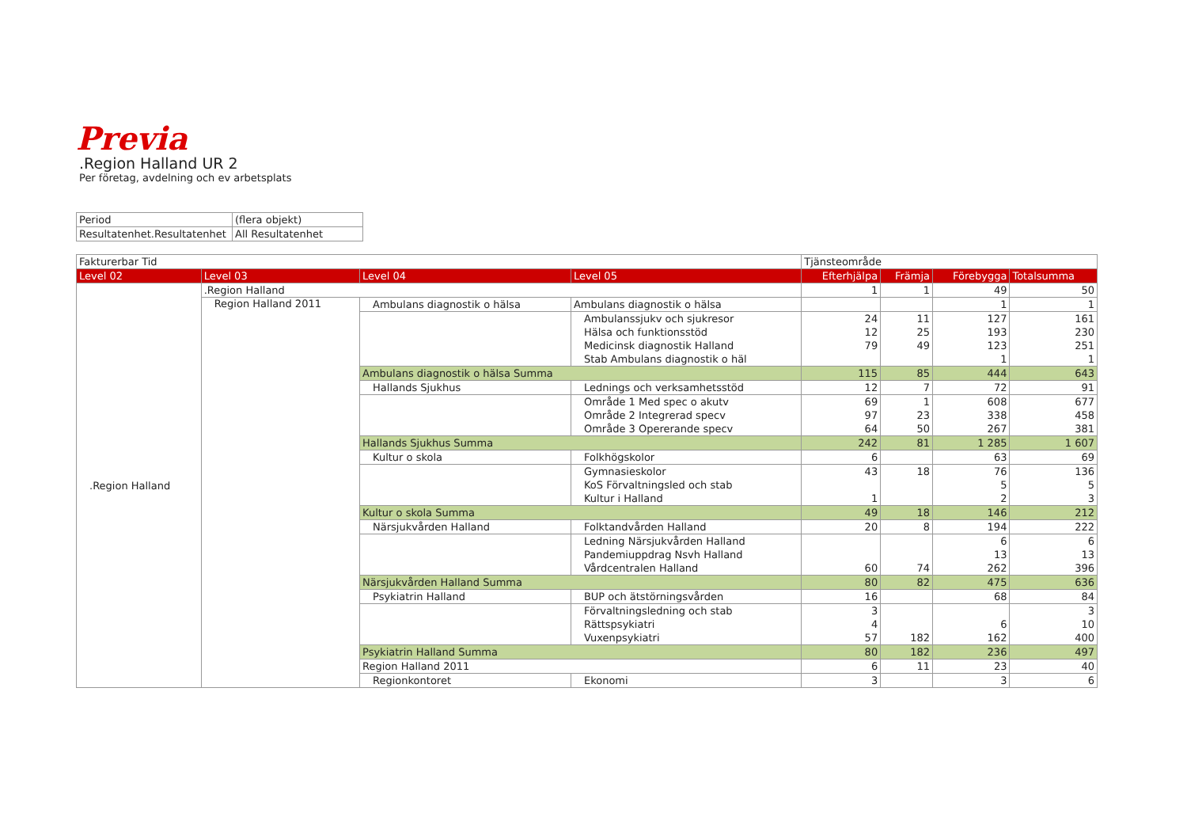Previa
.Region Halland UR 2
Per företag, avdelning och ev arbetsplats
| Period | (flera objekt) |
| Resultatenhet.Resultatenhet | All Resultatenhet |
| Fakturerbar Tid | | | | Tjänsteområde | | | |
| Level 02 | Level 03 | Level 04 | Level 05 | Efterhjälpa | Främja | Förebygga | Totalsumma |
| .Region Halland | .Region Halland | | | 1 | 1 | 49 | 50 |
| | Region Halland 2011 | Ambulans diagnostik o hälsa | Ambulans diagnostik o hälsa | | | 1 | 1 |
| | | | Ambulanssjukv och sjukresor | 24 | 11 | 127 | 161 |
| | | | Hälsa och funktionsstöd | 12 | 25 | 193 | 230 |
| | | | Medicinsk diagnostik Halland | 79 | 49 | 123 | 251 |
| | | | Stab Ambulans diagnostik o häl | | | 1 | 1 |
| | | Ambulans diagnostik o hälsa Summa | | 115 | 85 | 444 | 643 |
| | | Hallands Sjukhus | Lednings och verksamhetsstöd | 12 | 7 | 72 | 91 |
| | | | Område 1 Med spec o akutv | 69 | 1 | 608 | 677 |
| | | | Område 2 Integrerad specv | 97 | 23 | 338 | 458 |
| | | | Område 3 Opererande specv | 64 | 50 | 267 | 381 |
| | | Hallands Sjukhus Summa | | 242 | 81 | 1 285 | 1 607 |
| | | Kultur o skola | Folkhögskolor | 6 | | 63 | 69 |
| | | | Gymnasieskolor | 43 | 18 | 76 | 136 |
| | | | KoS Förvaltningsled och stab | | | 5 | 5 |
| | | | Kultur i Halland | 1 | | 2 | 3 |
| | | Kultur o skola Summa | | 49 | 18 | 146 | 212 |
| | | Närsjukvården Halland | Folktandvården Halland | 20 | 8 | 194 | 222 |
| | | | Ledning Närsjukvården Halland | | | 6 | 6 |
| | | | Pandemiuppdrag Nsvh Halland | | | 13 | 13 |
| | | | Vårdcentralen Halland | 60 | 74 | 262 | 396 |
| | | Närsjukvården Halland Summa | | 80 | 82 | 475 | 636 |
| | | Psykiatrin Halland | BUP och ätstörningsvården | 16 | | 68 | 84 |
| | | | Förvaltningsledning och stab | 3 | | | 3 |
| | | | Rättspsykiatri | 4 | | 6 | 10 |
| | | | Vuxenpsykiatri | 57 | 182 | 162 | 400 |
| | | Psykiatrin Halland Summa | | 80 | 182 | 236 | 497 |
| | | Region Halland 2011 | | 6 | 11 | 23 | 40 |
| | | Regionkontoret | Ekonomi | 3 | | 3 | 6 |